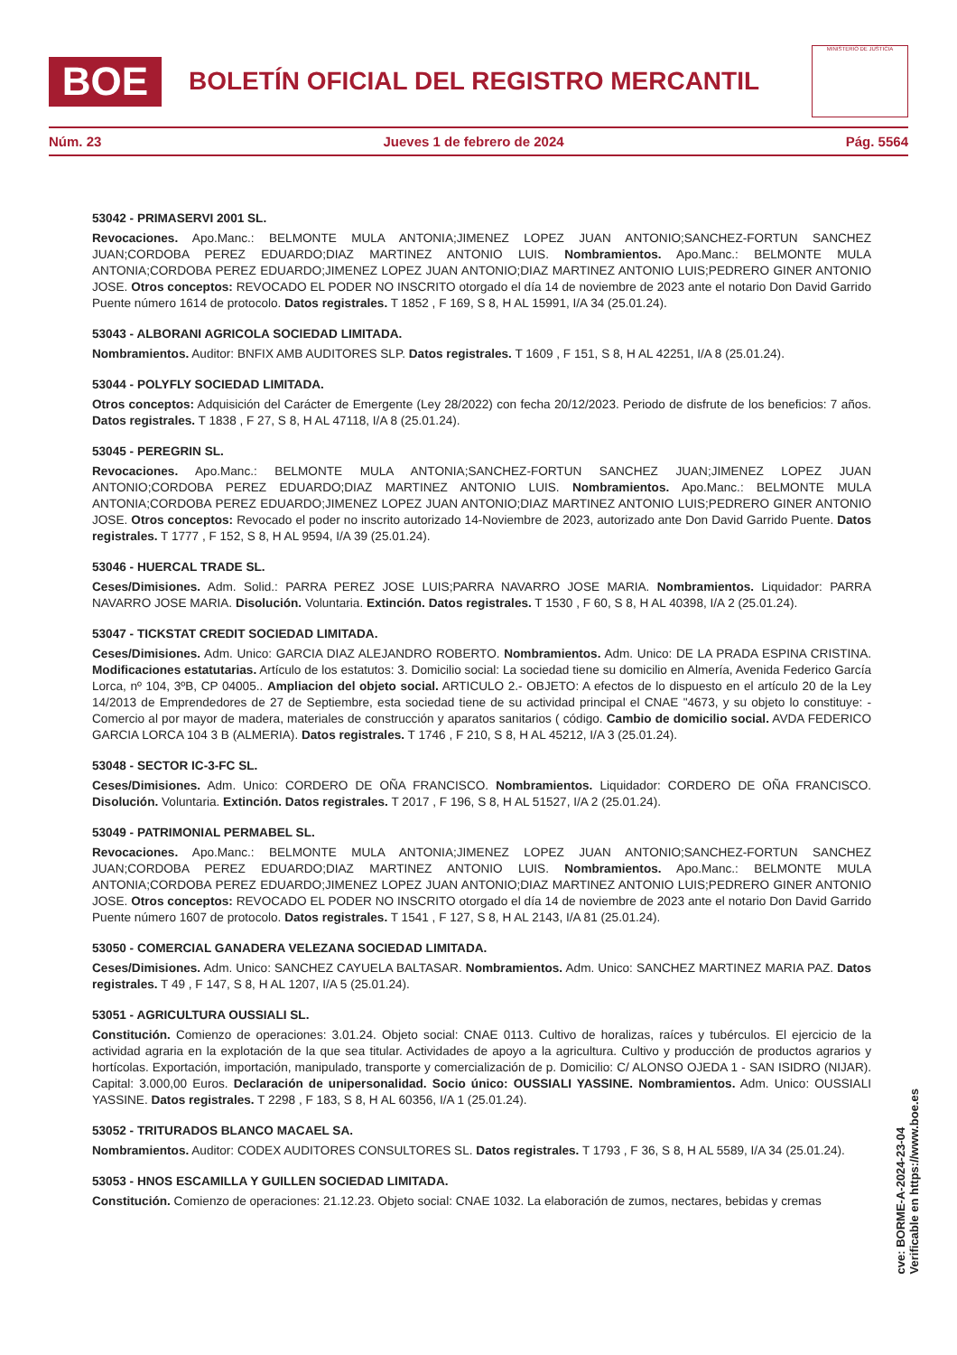BOE
BOLETÍN OFICIAL DEL REGISTRO MERCANTIL
MINISTERIO DE JUSTICIA
Núm. 23 Jueves 1 de febrero de 2024 Pág. 5564
53042 - PRIMASERVI 2001 SL.
Revocaciones. Apo.Manc.: BELMONTE MULA ANTONIA;JIMENEZ LOPEZ JUAN ANTONIO;SANCHEZ-FORTUN SANCHEZ JUAN;CORDOBA PEREZ EDUARDO;DIAZ MARTINEZ ANTONIO LUIS. Nombramientos. Apo.Manc.: BELMONTE MULA ANTONIA;CORDOBA PEREZ EDUARDO;JIMENEZ LOPEZ JUAN ANTONIO;DIAZ MARTINEZ ANTONIO LUIS;PEDRERO GINER ANTONIO JOSE. Otros conceptos: REVOCADO EL PODER NO INSCRITO otorgado el día 14 de noviembre de 2023 ante el notario Don David Garrido Puente número 1614 de protocolo. Datos registrales. T 1852 , F 169, S 8, H AL 15991, I/A 34 (25.01.24).
53043 - ALBORANI AGRICOLA SOCIEDAD LIMITADA.
Nombramientos. Auditor: BNFIX AMB AUDITORES SLP. Datos registrales. T 1609 , F 151, S 8, H AL 42251, I/A 8 (25.01.24).
53044 - POLYFLY SOCIEDAD LIMITADA.
Otros conceptos: Adquisición del Carácter de Emergente (Ley 28/2022) con fecha 20/12/2023. Periodo de disfrute de los beneficios: 7 años. Datos registrales. T 1838 , F 27, S 8, H AL 47118, I/A 8 (25.01.24).
53045 - PEREGRIN SL.
Revocaciones. Apo.Manc.: BELMONTE MULA ANTONIA;SANCHEZ-FORTUN SANCHEZ JUAN;JIMENEZ LOPEZ JUAN ANTONIO;CORDOBA PEREZ EDUARDO;DIAZ MARTINEZ ANTONIO LUIS. Nombramientos. Apo.Manc.: BELMONTE MULA ANTONIA;CORDOBA PEREZ EDUARDO;JIMENEZ LOPEZ JUAN ANTONIO;DIAZ MARTINEZ ANTONIO LUIS;PEDRERO GINER ANTONIO JOSE. Otros conceptos: Revocado el poder no inscrito autorizado 14-Noviembre de 2023, autorizado ante Don David Garrido Puente. Datos registrales. T 1777 , F 152, S 8, H AL 9594, I/A 39 (25.01.24).
53046 - HUERCAL TRADE SL.
Ceses/Dimisiones. Adm. Solid.: PARRA PEREZ JOSE LUIS;PARRA NAVARRO JOSE MARIA. Nombramientos. Liquidador: PARRA NAVARRO JOSE MARIA. Disolución. Voluntaria. Extinción. Datos registrales. T 1530 , F 60, S 8, H AL 40398, I/A 2 (25.01.24).
53047 - TICKSTAT CREDIT SOCIEDAD LIMITADA.
Ceses/Dimisiones. Adm. Unico: GARCIA DIAZ ALEJANDRO ROBERTO. Nombramientos. Adm. Unico: DE LA PRADA ESPINA CRISTINA. Modificaciones estatutarias. Artículo de los estatutos: 3. Domicilio social: La sociedad tiene su domicilio en Almería, Avenida Federico García Lorca, nº 104, 3ºB, CP 04005.. Ampliacion del objeto social. ARTICULO 2.- OBJETO: A efectos de lo dispuesto en el artículo 20 de la Ley 14/2013 de Emprendedores de 27 de Septiembre, esta sociedad tiene de su actividad principal el CNAE "4673, y su objeto lo constituye: -Comercio al por mayor de madera, materiales de construcción y aparatos sanitarios ( código. Cambio de domicilio social. AVDA FEDERICO GARCIA LORCA 104 3 B (ALMERIA). Datos registrales. T 1746 , F 210, S 8, H AL 45212, I/A 3 (25.01.24).
53048 - SECTOR IC-3-FC SL.
Ceses/Dimisiones. Adm. Unico: CORDERO DE OÑA FRANCISCO. Nombramientos. Liquidador: CORDERO DE OÑA FRANCISCO. Disolución. Voluntaria. Extinción. Datos registrales. T 2017 , F 196, S 8, H AL 51527, I/A 2 (25.01.24).
53049 - PATRIMONIAL PERMABEL SL.
Revocaciones. Apo.Manc.: BELMONTE MULA ANTONIA;JIMENEZ LOPEZ JUAN ANTONIO;SANCHEZ-FORTUN SANCHEZ JUAN;CORDOBA PEREZ EDUARDO;DIAZ MARTINEZ ANTONIO LUIS. Nombramientos. Apo.Manc.: BELMONTE MULA ANTONIA;CORDOBA PEREZ EDUARDO;JIMENEZ LOPEZ JUAN ANTONIO;DIAZ MARTINEZ ANTONIO LUIS;PEDRERO GINER ANTONIO JOSE. Otros conceptos: REVOCADO EL PODER NO INSCRITO otorgado el día 14 de noviembre de 2023 ante el notario Don David Garrido Puente número 1607 de protocolo. Datos registrales. T 1541 , F 127, S 8, H AL 2143, I/A 81 (25.01.24).
53050 - COMERCIAL GANADERA VELEZANA SOCIEDAD LIMITADA.
Ceses/Dimisiones. Adm. Unico: SANCHEZ CAYUELA BALTASAR. Nombramientos. Adm. Unico: SANCHEZ MARTINEZ MARIA PAZ. Datos registrales. T 49 , F 147, S 8, H AL 1207, I/A 5 (25.01.24).
53051 - AGRICULTURA OUSSIALI SL.
Constitución. Comienzo de operaciones: 3.01.24. Objeto social: CNAE 0113. Cultivo de horalizas, raíces y tubérculos. El ejercicio de la actividad agraria en la explotación de la que sea titular. Actividades de apoyo a la agricultura. Cultivo y producción de productos agrarios y hortícolas. Exportación, importación, manipulado, transporte y comercialización de p. Domicilio: C/ ALONSO OJEDA 1 - SAN ISIDRO (NIJAR). Capital: 3.000,00 Euros. Declaración de unipersonalidad. Socio único: OUSSIALI YASSINE. Nombramientos. Adm. Unico: OUSSIALI YASSINE. Datos registrales. T 2298 , F 183, S 8, H AL 60356, I/A 1 (25.01.24).
53052 - TRITURADOS BLANCO MACAEL SA.
Nombramientos. Auditor: CODEX AUDITORES CONSULTORES SL. Datos registrales. T 1793 , F 36, S 8, H AL 5589, I/A 34 (25.01.24).
53053 - HNOS ESCAMILLA Y GUILLEN SOCIEDAD LIMITADA.
Constitución. Comienzo de operaciones: 21.12.23. Objeto social: CNAE 1032. La elaboración de zumos, nectares, bebidas y cremas
cve: BORME-A-2024-23-04
Verificable en https://www.boe.es